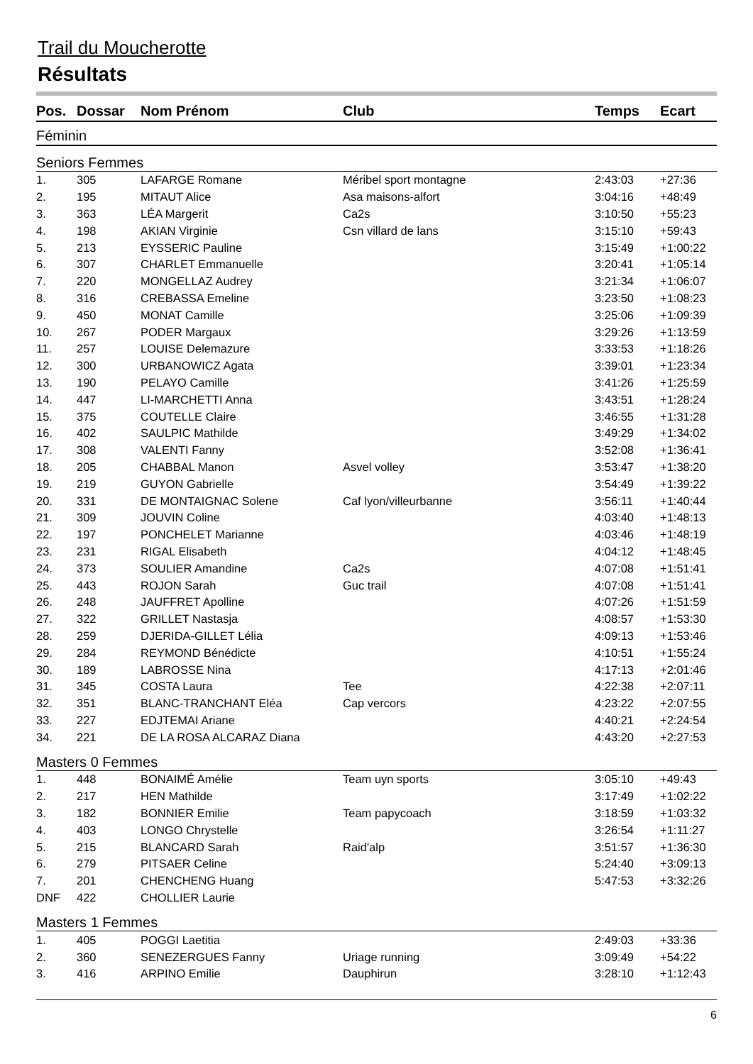Trail du Moucherotte
Résultats
| Pos. | Dossar | Nom Prénom | Club | Temps | Ecart |
| --- | --- | --- | --- | --- | --- |
| Féminin | | | | | |
| Seniors Femmes | | | | | |
| 1. | 305 | LAFARGE Romane | Méribel sport montagne | 2:43:03 | +27:36 |
| 2. | 195 | MITAUT Alice | Asa maisons-alfort | 3:04:16 | +48:49 |
| 3. | 363 | LÉA Margerit | Ca2s | 3:10:50 | +55:23 |
| 4. | 198 | AKIAN Virginie | Csn villard de lans | 3:15:10 | +59:43 |
| 5. | 213 | EYSSERIC Pauline | | 3:15:49 | +1:00:22 |
| 6. | 307 | CHARLET Emmanuelle | | 3:20:41 | +1:05:14 |
| 7. | 220 | MONGELLAZ Audrey | | 3:21:34 | +1:06:07 |
| 8. | 316 | CREBASSA Emeline | | 3:23:50 | +1:08:23 |
| 9. | 450 | MONAT Camille | | 3:25:06 | +1:09:39 |
| 10. | 267 | PODER Margaux | | 3:29:26 | +1:13:59 |
| 11. | 257 | LOUISE Delemazure | | 3:33:53 | +1:18:26 |
| 12. | 300 | URBANOWICZ Agata | | 3:39:01 | +1:23:34 |
| 13. | 190 | PELAYO Camille | | 3:41:26 | +1:25:59 |
| 14. | 447 | LI-MARCHETTI Anna | | 3:43:51 | +1:28:24 |
| 15. | 375 | COUTELLE Claire | | 3:46:55 | +1:31:28 |
| 16. | 402 | SAULPIC Mathilde | | 3:49:29 | +1:34:02 |
| 17. | 308 | VALENTI Fanny | | 3:52:08 | +1:36:41 |
| 18. | 205 | CHABBAL Manon | Asvel volley | 3:53:47 | +1:38:20 |
| 19. | 219 | GUYON Gabrielle | | 3:54:49 | +1:39:22 |
| 20. | 331 | DE MONTAIGNAC Solene | Caf lyon/villeurbanne | 3:56:11 | +1:40:44 |
| 21. | 309 | JOUVIN Coline | | 4:03:40 | +1:48:13 |
| 22. | 197 | PONCHELET Marianne | | 4:03:46 | +1:48:19 |
| 23. | 231 | RIGAL Elisabeth | | 4:04:12 | +1:48:45 |
| 24. | 373 | SOULIER Amandine | Ca2s | 4:07:08 | +1:51:41 |
| 25. | 443 | ROJON Sarah | Guc trail | 4:07:08 | +1:51:41 |
| 26. | 248 | JAUFFRET Apolline | | 4:07:26 | +1:51:59 |
| 27. | 322 | GRILLET Nastasja | | 4:08:57 | +1:53:30 |
| 28. | 259 | DJERIDA-GILLET Lélia | | 4:09:13 | +1:53:46 |
| 29. | 284 | REYMOND Bénédicte | | 4:10:51 | +1:55:24 |
| 30. | 189 | LABROSSE Nina | | 4:17:13 | +2:01:46 |
| 31. | 345 | COSTA Laura | Tee | 4:22:38 | +2:07:11 |
| 32. | 351 | BLANC-TRANCHANT Eléa | Cap vercors | 4:23:22 | +2:07:55 |
| 33. | 227 | EDJTEMAI Ariane | | 4:40:21 | +2:24:54 |
| 34. | 221 | DE LA ROSA ALCARAZ Diana | | 4:43:20 | +2:27:53 |
| Masters 0 Femmes | | | | | |
| 1. | 448 | BONAIMÉ Amélie | Team uyn sports | 3:05:10 | +49:43 |
| 2. | 217 | HEN Mathilde | | 3:17:49 | +1:02:22 |
| 3. | 182 | BONNIER Emilie | Team papycoach | 3:18:59 | +1:03:32 |
| 4. | 403 | LONGO Chrystelle | | 3:26:54 | +1:11:27 |
| 5. | 215 | BLANCARD Sarah | Raid'alp | 3:51:57 | +1:36:30 |
| 6. | 279 | PITSAER Celine | | 5:24:40 | +3:09:13 |
| 7. | 201 | CHENCHENG Huang | | 5:47:53 | +3:32:26 |
| DNF | 422 | CHOLLIER Laurie | | | |
| Masters 1 Femmes | | | | | |
| 1. | 405 | POGGI Laetitia | | 2:49:03 | +33:36 |
| 2. | 360 | SENEZERGUES Fanny | Uriage running | 3:09:49 | +54:22 |
| 3. | 416 | ARPINO Emilie | Dauphirun | 3:28:10 | +1:12:43 |
6